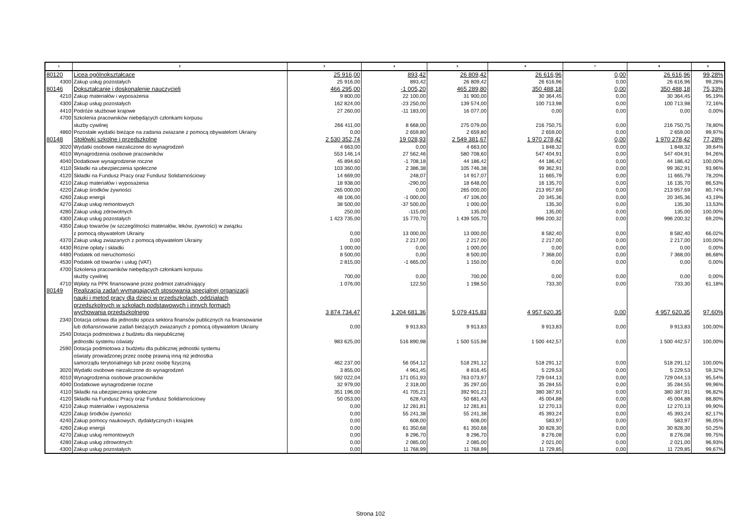| 1 | 2 | 3 | 4 | 5 | 6 | 7 | 8 | 9 |
| --- | --- | --- | --- | --- | --- | --- | --- | --- |
| 80120 | Licea ogólnokształcące | 25 916,00 | 893,42 | 26 809,42 | 26 616,96 | 0,00 | 26 616,96 | 99,28% |
| 4300 | Zakup usług pozostałych | 25 916,00 | 893,42 | 26 809,42 | 26 616,96 | 0,00 | 26 616,96 | 99,28% |
| 80146 | Dokształcanie i doskonalenie nauczycieli | 466 295,00 | -1 005,20 | 465 289,80 | 350 488,18 | 0,00 | 350 488,18 | 75,33% |
| 4210 | Zakup materiałów i wyposażenia | 9 800,00 | 22 100,00 | 31 900,00 | 30 364,45 | 0,00 | 30 364,45 | 95,19% |
| 4300 | Zakup usług pozostałych | 162 824,00 | -23 250,00 | 139 574,00 | 100 713,98 | 0,00 | 100 713,98 | 72,16% |
| 4410 | Podróże służbowe krajowe | 27 260,00 | -11 183,00 | 16 077,00 | 0,00 | 0,00 | 0,00 | 0,00% |
| 4700 | Szkolenia pracowników niebędących członkami korpusu służby cywilnej | 266 411,00 | 8 668,00 | 275 079,00 | 216 750,75 | 0,00 | 216 750,75 | 78,80% |
| 4860 | Pozostałe wydatki bieżące na zadania zwiazane z pomocą obywatelom Ukrainy | 0,00 | 2 659,80 | 2 659,80 | 2 659,00 | 0,00 | 2 659,00 | 99,97% |
| 80148 | Stołówki szkolne i przedszkolne | 2 530 352,74 | 19 028,93 | 2 549 381,67 | 1 970 278,42 | 0,00 | 1 970 278,42 | 77,28% |
| 3020 | Wydatki osobowe niezaliczone do wynagrodzeń | 4 663,00 | 0,00 | 4 663,00 | 1 848,32 | 0,00 | 1 848,32 | 39,64% |
| 4010 | Wynagrodzenia osobowe pracowników | 553 146,14 | 27 562,46 | 580 708,60 | 547 404,91 | 0,00 | 547 404,91 | 94,26% |
| 4040 | Dodatkowe wynagrodzenie roczne | 45 894,60 | -1 708,18 | 44 186,42 | 44 186,42 | 0,00 | 44 186,42 | 100,00% |
| 4110 | Składki na ubezpieczenia społeczne | 103 360,00 | 2 386,38 | 105 746,38 | 99 362,91 | 0,00 | 99 362,91 | 93,96% |
| 4120 | Składki na Fundusz Pracy oraz Fundusz Solidarnościowy | 14 669,00 | 248,07 | 14 917,07 | 11 665,79 | 0,00 | 11 665,79 | 78,20% |
| 4210 | Zakup materiałów i wyposażenia | 18 938,00 | -290,00 | 18 648,00 | 16 135,70 | 0,00 | 16 135,70 | 86,53% |
| 4220 | Zakup środków żywności | 265 000,00 | 0,00 | 265 000,00 | 213 957,69 | 0,00 | 213 957,69 | 80,74% |
| 4260 | Zakup energii | 48 106,00 | -1 000,00 | 47 106,00 | 20 345,36 | 0,00 | 20 345,36 | 43,19% |
| 4270 | Zakup usług remontowych | 38 500,00 | -37 500,00 | 1 000,00 | 135,30 | 0,00 | 135,30 | 13,53% |
| 4280 | Zakup usług zdrowotnych | 250,00 | -115,00 | 135,00 | 135,00 | 0,00 | 135,00 | 100,00% |
| 4300 | Zakup usług pozostałych | 1 423 735,00 | 15 770,70 | 1 439 505,70 | 996 200,32 | 0,00 | 996 200,32 | 69,20% |
| 4350 | Zakup towarów (w szczególności materiałów, leków, żywności) w związku z pomocą obywatelom Ukrainy | 0,00 | 13 000,00 | 13 000,00 | 8 582,40 | 0,00 | 8 582,40 | 66,02% |
| 4370 | Zakup usług zwiazanych z pomocą obywatelom Ukrainy | 0,00 | 2 217,00 | 2 217,00 | 2 217,00 | 0,00 | 2 217,00 | 100,00% |
| 4430 | Różne opłaty i składki | 1 000,00 | 0,00 | 1 000,00 | 0,00 | 0,00 | 0,00 | 0,00% |
| 4480 | Podatek od nieruchomości | 8 500,00 | 0,00 | 8 500,00 | 7 368,00 | 0,00 | 7 368,00 | 86,68% |
| 4530 | Podatek od towarów i usług (VAT) | 2 815,00 | -1 665,00 | 1 150,00 | 0,00 | 0,00 | 0,00 | 0,00% |
| 4700 | Szkolenia pracowników niebędących członkami korpusu służby cywilnej | 700,00 | 0,00 | 700,00 | 0,00 | 0,00 | 0,00 | 0,00% |
| 4710 | Wpłaty na PPK finansowane przez podmiot zatrudniający | 1 076,00 | 122,50 | 1 198,50 | 733,30 | 0,00 | 733,30 | 61,18% |
| 80149 | Realizacja zadań wymagających stosowania specjalnej organizacji nauki i metod pracy dla dzieci w przedszkolach, oddziałach przedszkolnych w szkołach podstawowych i innych formach wychowania przedszkolnego | 3 874 734,47 | 1 204 681,36 | 5 079 415,83 | 4 957 620,35 | 0,00 | 4 957 620,35 | 97,60% |
| 2340 | Dotacja celowa dla jednostki spoza sektora finansów publicznych na finansowanie lub dofiansnowanie zadań bieżących zwiazanych z pomocą obywatelom Ukrainy | 0,00 | 9 913,83 | 9 913,83 | 9 913,83 | 0,00 | 9 913,83 | 100,00% |
| 2540 | Dotacja podmiotowa z budżetu dla niepublicznej jednostki systemu oświaty | 983 625,00 | 516 890,98 | 1 500 515,98 | 1 500 442,57 | 0,00 | 1 500 442,57 | 100,00% |
| 2590 | Dotacja podmiotowa z budżetu dla publicznej jednostki systemu oświaty prowadzonej przez osobę prawną inną niż jednostka samorządu terytorialnego lub przez osobę fizyczną | 462 237,00 | 56 054,12 | 518 291,12 | 518 291,12 | 0,00 | 518 291,12 | 100,00% |
| 3020 | Wydatki osobowe niezaliczone do wynagrodzeń | 3 855,00 | 4 961,45 | 8 816,45 | 5 229,53 | 0,00 | 5 229,53 | 59,32% |
| 4010 | Wynagrodzenia osobowe pracowników | 592 022,04 | 171 051,93 | 763 073,97 | 729 044,13 | 0,00 | 729 044,13 | 95,54% |
| 4040 | Dodatkowe wynagrodzenie roczne | 32 979,00 | 2 318,00 | 35 297,00 | 35 284,55 | 0,00 | 35 284,55 | 99,96% |
| 4110 | Składki na ubezpieczenia społeczne | 351 196,00 | 41 705,21 | 392 901,21 | 380 387,91 | 0,00 | 380 387,91 | 96,82% |
| 4120 | Składki na Fundusz Pracy oraz Fundusz Solidarnościowy | 50 053,00 | 628,43 | 50 681,43 | 45 004,88 | 0,00 | 45 004,88 | 88,80% |
| 4210 | Zakup materiałów i wyposażenia | 0,00 | 12 281,81 | 12 281,81 | 12 270,13 | 0,00 | 12 270,13 | 99,90% |
| 4220 | Zakup środków żywności | 0,00 | 55 241,38 | 55 241,38 | 45 393,24 | 0,00 | 45 393,24 | 82,17% |
| 4240 | Zakup pomocy naukowych, dydaktycznych i książek | 0,00 | 608,00 | 608,00 | 583,97 | 0,00 | 583,97 | 96,05% |
| 4260 | Zakup energii | 0,00 | 61 350,68 | 61 350,68 | 30 828,30 | 0,00 | 30 828,30 | 50,25% |
| 4270 | Zakup usług remontowych | 0,00 | 8 296,70 | 8 296,70 | 8 276,08 | 0,00 | 8 276,08 | 99,75% |
| 4280 | Zakup usług zdrowotnych | 0,00 | 2 085,00 | 2 085,00 | 2 021,00 | 0,00 | 2 021,00 | 96,93% |
| 4300 | Zakup usług pozostałych | 0,00 | 11 768,99 | 11 768,99 | 11 729,85 | 0,00 | 11 729,85 | 99,67% |
Strona 102